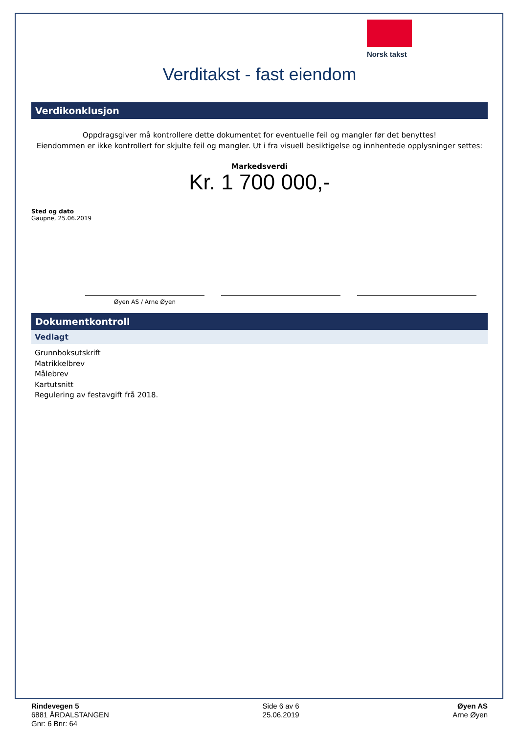Norsk takst
Verditakst - fast eiendom
Verdikonklusjon
Oppdragsgiver må kontrollere dette dokumentet for eventuelle feil og mangler før det benyttes!
Eiendommen er ikke kontrollert for skjulte feil og mangler. Ut i fra visuell besiktigelse og innhentede opplysninger settes:
Markedsverdi
Kr. 1 700 000,-
Sted og dato
Gaupne, 25.06.2019
Øyen AS / Arne Øyen
Dokumentkontroll
Vedlagt
Grunnboksutskrift
Matrikkelbrev
Målebrev
Kartutsnitt
Regulering av festavgift frå 2018.
Rindevegen 5
6881 ÅRDALSTANGEN
Gnr: 6 Bnr: 64
Side 6 av 6
25.06.2019
Øyen AS
Arne Øyen